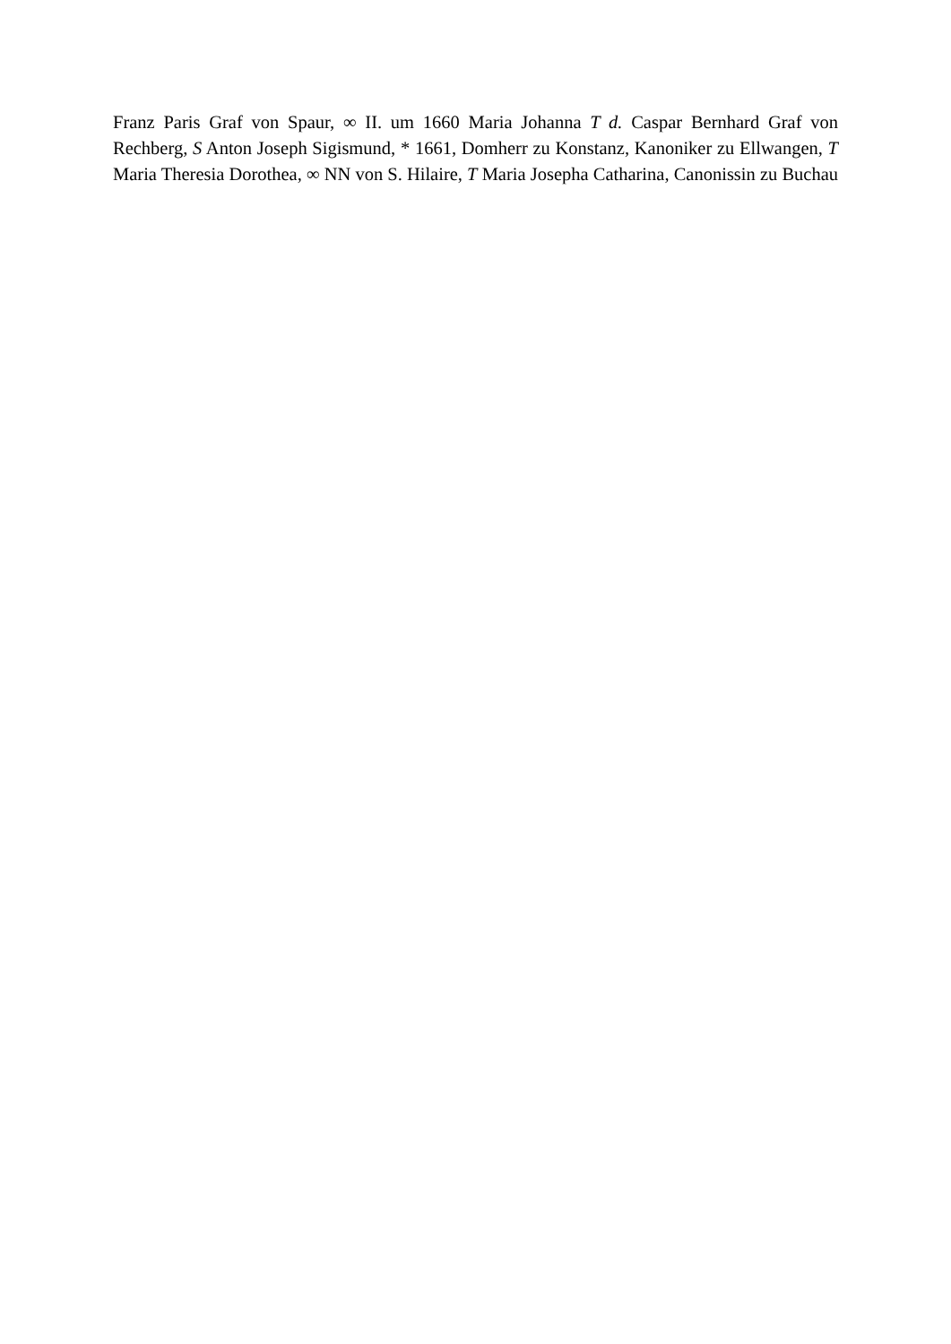Franz Paris Graf von Spaur, ∞ II. um 1660 Maria Johanna T d. Caspar Bernhard Graf von Rechberg, S Anton Joseph Sigismund, * 1661, Domherr zu Konstanz, Kanoniker zu Ellwangen, T Maria Theresia Dorothea, ∞ NN von S. Hilaire, T Maria Josepha Catharina, Canonissin zu Buchau